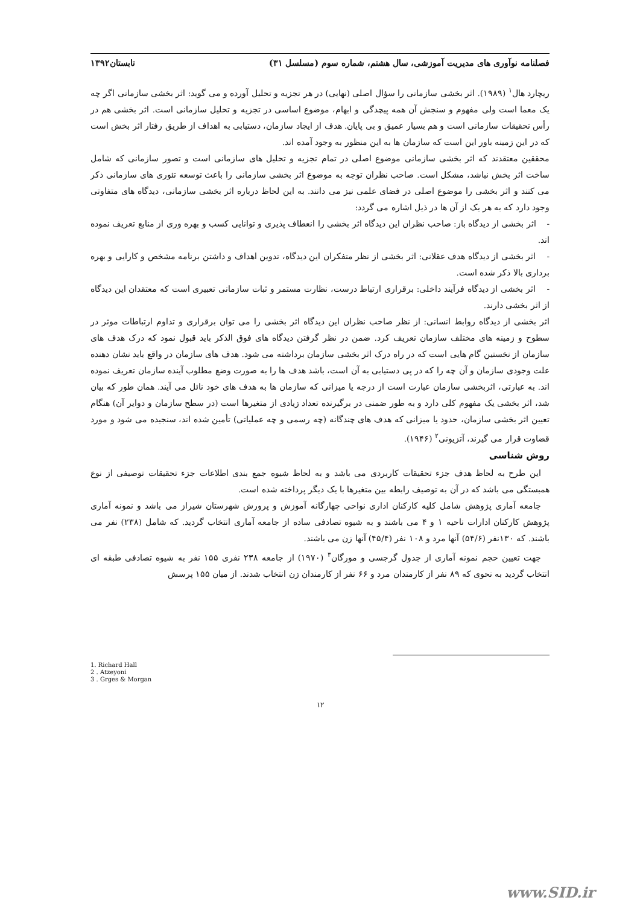فصلنامه نوآوری های مدیریت آموزشی، سال هشتم، شماره سوم (مسلسل ۳۱) تابستان۱۳۹۲
ریچارد هال<sup>۱</sup> (۱۹۸۹). اثر بخشی سازمانی را سؤال اصلی (نهایی) در هر تجزیه و تحلیل آورده و می گوید: اثر بخشی سازمانی اگر چه یک معما است ولی مفهوم و سنجش آن همه پیچدگی و ابهام، موضوع اساسی در تجزیه و تحلیل سازمانی است. اثر بخشی هم در رأس تحقیقات سازمانی است و هم بسیار عمیق و بی پایان. هدف از ایجاد سازمان، دستیابی به اهداف از طریق رفتار اثر بخش است که در این زمینه باور این است که سازمان ها به این منظور به وجود آمده اند.
محققین معتقدند که اثر بخشی سازمانی موضوع اصلی در تمام تجزیه و تحلیل های سازمانی است و تصور سازمانی که شامل ساخت اثر بخش نباشد، مشکل است. صاحب نظران توجه به موضوع اثر بخشی سازمانی را باعث توسعه تئوری های سازمانی ذکر می کنند و اثر بخشی را موضوع اصلی در فضای علمی نیز می دانند. به این لحاظ درباره اثر بخشی سازمانی، دیدگاه های متفاوتی وجود دارد که به هر یک از آن ها در ذیل اشاره می گردد:
- اثر بخشی از دیدگاه باز: صاحب نظران این دیدگاه اثر بخشی را انعطاف پذیری و توانایی کسب و بهره وری از منابع تعریف نموده اند.
- اثر بخشی از دیدگاه هدف عقلانی: اثر بخشی از نظر متفکران این دیدگاه، تدوین اهداف و داشتن برنامه مشخص و کارایی و بهره برداری بالا ذکر شده است.
- اثر بخشی از دیدگاه فرآیند داخلی: برقراری ارتباط درست، نظارت مستمر و ثبات سازمانی تعبیری است که معتقدان این دیدگاه از اثر بخشی دارند.
اثر بخشی از دیدگاه روابط انسانی: از نظر صاحب نظران این دیدگاه اثر بخشی را می توان برقراری و تداوم ارتباطات موثر در سطوح و زمینه های مختلف سازمان تعریف کرد. ضمن در نظر گرفتن دیدگاه های فوق الذکر باید قبول نمود که درک هدف های سازمان از نخستین گام هایی است که در راه درک اثر بخشی سازمان برداشته می شود. هدف های سازمان در واقع باید نشان دهنده علت وجودی سازمان و آن چه را که در پی دستیابی به آن است، باشد هدف ها را به صورت وضع مطلوب آینده سازمان تعریف نموده اند. به عبارتی، اثربخشی سازمان عبارت است از درجه یا میزانی که سازمان ها به هدف های خود نائل می آیند. همان طور که بیان شد، اثر بخشی یک مفهوم کلی دارد و به طور ضمنی در برگیرنده تعداد زیادی از متغیرها است (در سطح سازمان و دوایر آن) هنگام تعیین اثر بخشی سازمان، حدود یا میزانی که هدف های چندگانه (چه رسمی و چه عملیاتی) تأمین شده اند، سنجیده می شود و مورد قضاوت قرار می گیرند، آتزیونی<sup>۲</sup> (۱۹۴۶).
روش شناسی
این طرح به لحاظ هدف جزء تحقیقات کاربردی می باشد و به لحاظ شیوه جمع بندی اطلاعات جزء تحقیقات توصیفی از نوع همبستگی می باشد که در آن به توصیف رابطه بین متغیرها با یک دیگر پرداخته شده است.
جامعه آماری پژوهش شامل کلیه کارکنان اداری نواحی چهارگانه آموزش و پرورش شهرستان شیراز می باشد و نمونه آماری پژوهش کارکنان ادارات ناحیه ۱ و ۴ می باشند و به شیوه تصادفی ساده از جامعه آماری انتخاب گردید. که شامل (۲۳۸) نفر می باشند. که ۱۳۰نفر (۵۴/۶) آنها مرد و ۱۰۸ نفر (۴۵/۴) آنها زن می باشند.
جهت تعیین حجم نمونه آماری از جدول گرجسی و مورگان<sup>۳</sup> (۱۹۷۰) از جامعه ۲۳۸ نفری ۱۵۵ نفر به شیوه تصادفی طبقه ای انتخاب گردید به نحوی که ۸۹ نفر از کارمندان مرد و ۶۶ نفر از کارمندان زن انتخاب شدند. از میان ۱۵۵ پرسش
1. Richard Hall
2 . Atzeyoni
3 . Grges & Morgan
۱۲
www.SID.ir